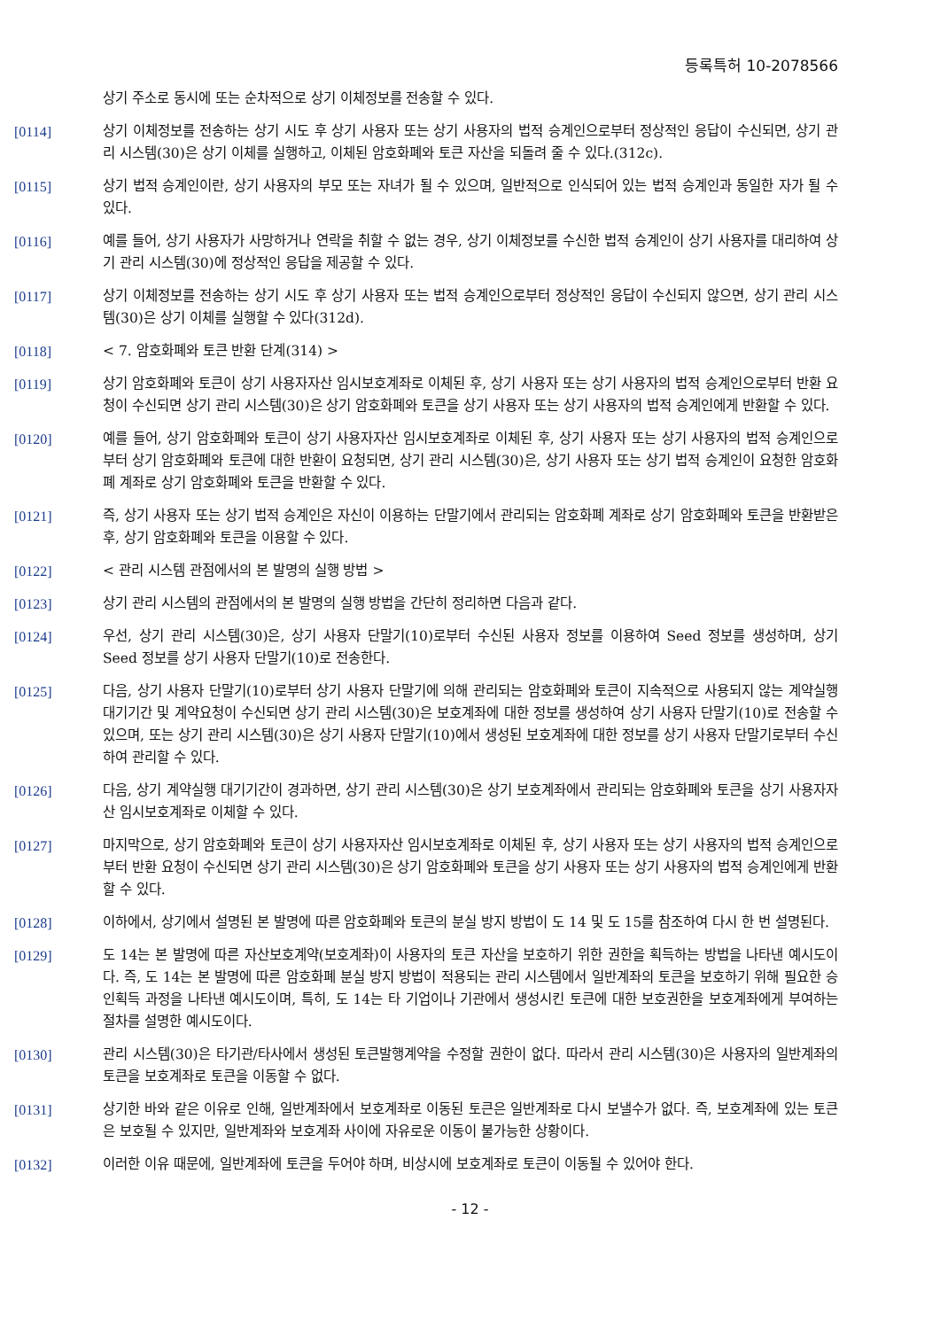등록특허 10-2078566
상기 주소로 동시에 또는 순차적으로 상기 이체정보를 전송할 수 있다.
[0114] 상기 이체정보를 전송하는 상기 시도 후 상기 사용자 또는 상기 사용자의 법적 승계인으로부터 정상적인 응답이 수신되면, 상기 관리 시스템(30)은 상기 이체를 실행하고, 이체된 암호화폐와 토큰 자산을 되돌려 줄 수 있다.(312c).
[0115] 상기 법적 승계인이란, 상기 사용자의 부모 또는 자녀가 될 수 있으며, 일반적으로 인식되어 있는 법적 승계인과 동일한 자가 될 수 있다.
[0116] 예를 들어, 상기 사용자가 사망하거나 연락을 취할 수 없는 경우, 상기 이체정보를 수신한 법적 승계인이 상기 사용자를 대리하여 상기 관리 시스템(30)에 정상적인 응답을 제공할 수 있다.
[0117] 상기 이체정보를 전송하는 상기 시도 후 상기 사용자 또는 법적 승계인으로부터 정상적인 응답이 수신되지 않으면, 상기 관리 시스템(30)은 상기 이체를 실행할 수 있다(312d).
[0118] < 7. 암호화폐와 토큰 반환 단계(314) >
[0119] 상기 암호화폐와 토큰이 상기 사용자자산 임시보호계좌로 이체된 후, 상기 사용자 또는 상기 사용자의 법적 승계인으로부터 반환 요청이 수신되면 상기 관리 시스템(30)은 상기 암호화폐와 토큰을 상기 사용자 또는 상기 사용자의 법적 승계인에게 반환할 수 있다.
[0120] 예를 들어, 상기 암호화폐와 토큰이 상기 사용자자산 임시보호계좌로 이체된 후, 상기 사용자 또는 상기 사용자의 법적 승계인으로부터 상기 암호화폐와 토큰에 대한 반환이 요청되면, 상기 관리 시스템(30)은, 상기 사용자 또는 상기 법적 승계인이 요청한 암호화폐 계좌로 상기 암호화폐와 토큰을 반환할 수 있다.
[0121] 즉, 상기 사용자 또는 상기 법적 승계인은 자신이 이용하는 단말기에서 관리되는 암호화폐 계좌로 상기 암호화폐와 토큰을 반환받은 후, 상기 암호화폐와 토큰을 이용할 수 있다.
[0122] < 관리 시스템 관점에서의 본 발명의 실행 방법 >
[0123] 상기 관리 시스템의 관점에서의 본 발명의 실행 방법을 간단히 정리하면 다음과 같다.
[0124] 우선, 상기 관리 시스템(30)은, 상기 사용자 단말기(10)로부터 수신된 사용자 정보를 이용하여 Seed 정보를 생성하며, 상기 Seed 정보를 상기 사용자 단말기(10)로 전송한다.
[0125] 다음, 상기 사용자 단말기(10)로부터 상기 사용자 단말기에 의해 관리되는 암호화폐와 토큰이 지속적으로 사용되지 않는 계약실행 대기기간 및 계약요청이 수신되면 상기 관리 시스템(30)은 보호계좌에 대한 정보를 생성하여 상기 사용자 단말기(10)로 전송할 수 있으며, 또는 상기 관리 시스템(30)은 상기 사용자 단말기(10)에서 생성된 보호계좌에 대한 정보를 상기 사용자 단말기로부터 수신하여 관리할 수 있다.
[0126] 다음, 상기 계약실행 대기기간이 경과하면, 상기 관리 시스템(30)은 상기 보호계좌에서 관리되는 암호화폐와 토큰을 상기 사용자자산 임시보호계좌로 이체할 수 있다.
[0127] 마지막으로, 상기 암호화폐와 토큰이 상기 사용자자산 임시보호계좌로 이체된 후, 상기 사용자 또는 상기 사용자의 법적 승계인으로부터 반환 요청이 수신되면 상기 관리 시스템(30)은 상기 암호화폐와 토큰을 상기 사용자 또는 상기 사용자의 법적 승계인에게 반환할 수 있다.
[0128] 이하에서, 상기에서 설명된 본 발명에 따른 암호화폐와 토큰의 분실 방지 방법이 도 14 및 도 15를 참조하여 다시 한 번 설명된다.
[0129] 도 14는 본 발명에 따른 자산보호계약(보호계좌)이 사용자의 토큰 자산을 보호하기 위한 권한을 획득하는 방법을 나타낸 예시도이다. 즉, 도 14는 본 발명에 따른 암호화폐 분실 방지 방법이 적용되는 관리 시스템에서 일반계좌의 토큰을 보호하기 위해 필요한 승인획득 과정을 나타낸 예시도이며, 특히, 도 14는 타 기업이나 기관에서 생성시킨 토큰에 대한 보호권한을 보호계좌에게 부여하는 절차를 설명한 예시도이다.
[0130] 관리 시스템(30)은 타기관/타사에서 생성된 토큰발행계약을 수정할 권한이 없다. 따라서 관리 시스템(30)은 사용자의 일반계좌의 토큰을 보호계좌로 토큰을 이동할 수 없다.
[0131] 상기한 바와 같은 이유로 인해, 일반계좌에서 보호계좌로 이동된 토큰은 일반계좌로 다시 보낼수가 없다. 즉, 보호계좌에 있는 토큰은 보호될 수 있지만, 일반계좌와 보호계좌 사이에 자유로운 이동이 불가능한 상황이다.
[0132] 이러한 이유 때문에, 일반계좌에 토큰을 두어야 하며, 비상시에 보호계좌로 토큰이 이동될 수 있어야 한다.
- 12 -